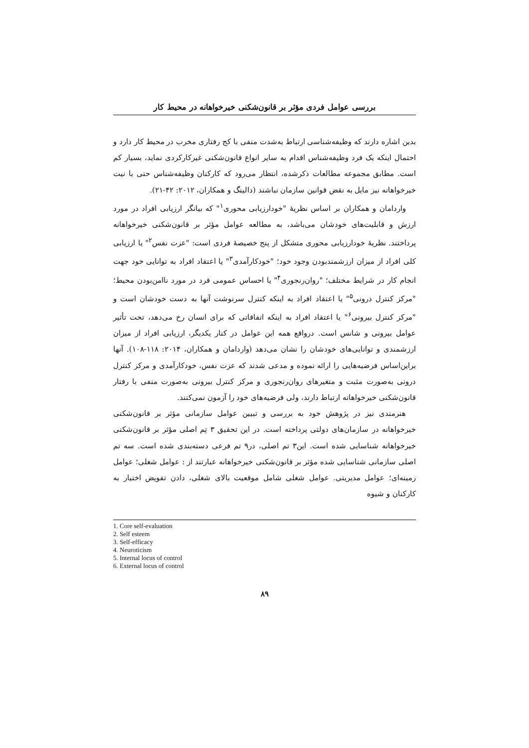بررسی عوامل فردی مؤثر بر قانون‌شکنی خیرخواهانه در محیط کار
بدین اشاره دارند که وظیفه‌شناسی ارتباط به‌شدت منفی با کج رفتاری مخرب در محیط کار دارد و احتمال اینکه یک فرد وظیفه‌شناس اقدام به سایر انواع قانون‌شکنی غیرکارکردی نماید، بسیار کم است. مطابق مجموعه مطالعات ذکرشده، انتظار می‌رود که کارکنان وظیفه‌شناس حتی با نیت خیرخواهانه نیز مایل به نقض قوانین سازمان نباشند (دالینگ و همکاران، ۲۰۱۲: ۴۲-۲۱).
واردامان و همکاران بر اساس نظریهٔ "خودارزیابی محوری<sup>۱</sup>" که بیانگر ارزیابی افراد در مورد ارزش و قابلیت‌های خودشان می‌باشد، به مطالعه عوامل مؤثر بر قانون‌شکنی خیرخواهانه پرداختند. نظریهٔ خودارزیابی محوری متشکل از پنج خصیصهٔ فردی است: "عزت نفس<sup>۲</sup>" یا ارزیابی کلی افراد از میزان ارزشمندبودن وجود خود؛ "خودکارآمدی<sup>۳</sup>" یا اعتقاد افراد به توانایی خود جهت انجام کار در شرایط مختلف؛ "روان‌رنجوری<sup>۴</sup>" یا احساس عمومی فرد در مورد ناامن‌بودن محیط؛ "مرکز کنترل درونی<sup>۵</sup>" یا اعتقاد افراد به اینکه کنترل سرنوشت آنها به دست خودشان است و "مرکز کنترل بیرونی<sup>۶</sup>" یا اعتقاد افراد به اینکه اتفاقاتی که برای انسان رخ می‌دهد، تحت تأثیر عوامل بیرونی و شانس است. درواقع همه این عوامل در کنار یکدیگر، ارزیابی افراد از میزان ارزشمندی و توانایی‌های خودشان را نشان می‌دهد (واردامان و همکاران، ۲۰۱۴: ۱۱۸-۱۰۸). آنها براین‌اساس فرضیه‌هایی را ارائه نموده و مدعی شدند که عزت نفس، خودکارآمدی و مرکز کنترل درونی به‌صورت مثبت و متغیرهای روان‌رنجوری و مرکز کنترل بیرونی به‌صورت منفی با رفتار قانون‌شکنی خیرخواهانه ارتباط دارند، ولی فرضیه‌های خود را آزمون نمی‌کنند.
هنرمندی نیز در پژوهش خود به بررسی و تبیین عوامل سازمانی مؤثر بر قانون‌شکنی خیرخواهانه در سازمان‌های دولتی پرداخته است. در این تحقیق ۳ تِم اصلی مؤثر بر قانون‌شکنی خیرخواهانه شناسایی شده است. این۳ تم اصلی، در۹ تم فرعی دسته‌بندی شده است. سه تم اصلی سازمانی شناسایی شده مؤثر بر قانون‌شکنی خیرخواهانه عبارتند از : عوامل شغلی؛ عوامل زمینه‌ای؛ عوامل مدیریتی. عوامل شغلی شامل موقعیت بالای شغلی، دادن تفویض اختیار به کارکنان و شیوه
1. Core self-evaluation
2. Self esteem
3. Self-efficacy
4. Neuroticism
5. Internal locus of control
6. External locus of control
۸۹